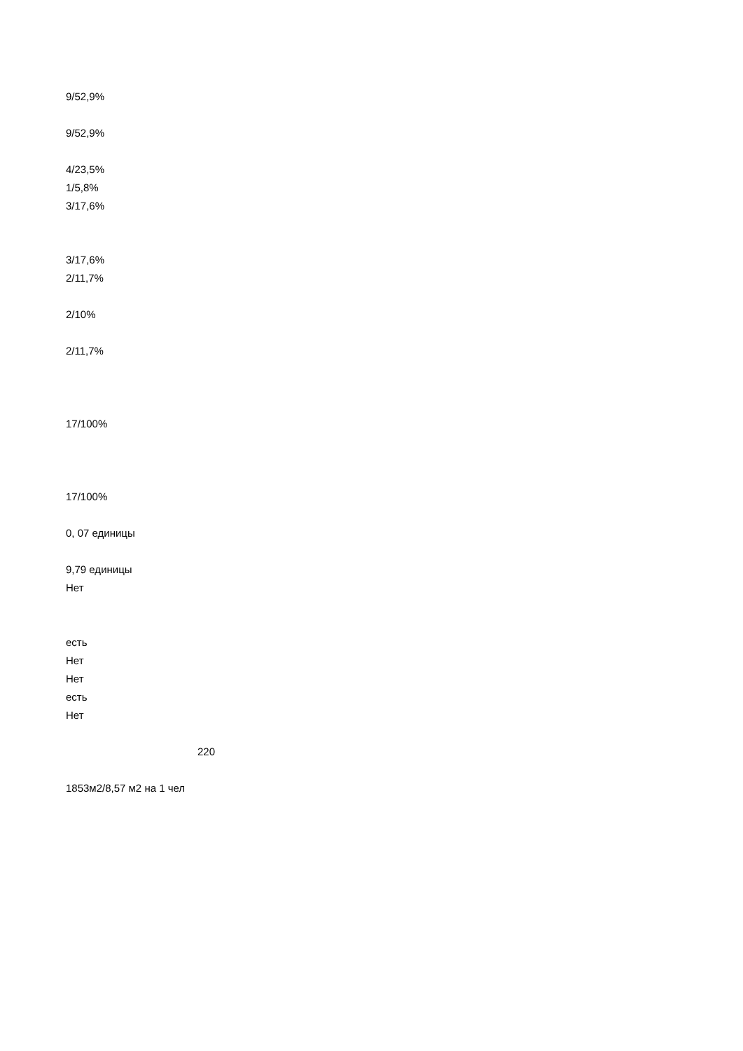9/52,9%
9/52,9%
4/23,5%
1/5,8%
3/17,6%
3/17,6%
2/11,7%
2/10%
2/11,7%
17/100%
17/100%
0, 07 единицы
9,79 единицы
Нет
есть
Нет
Нет
есть
Нет
220
1853м2/8,57 м2 на 1 чел